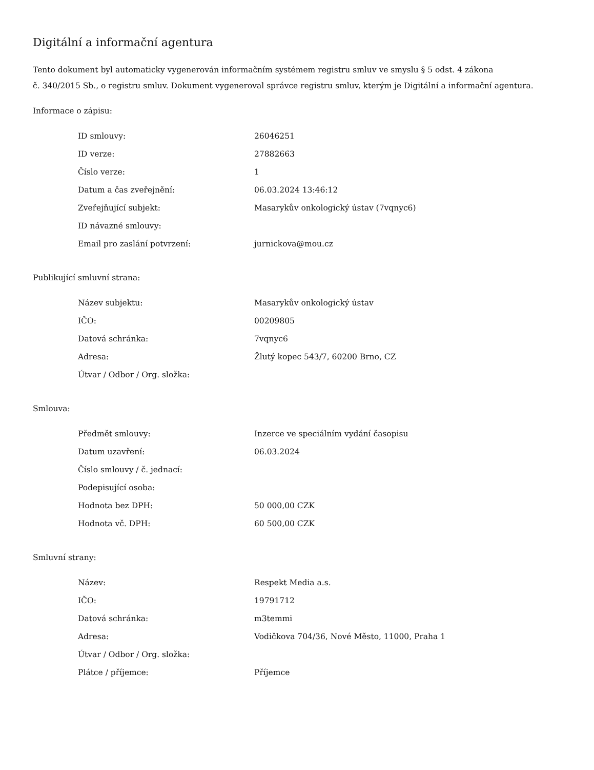Digitální a informační agentura
Tento dokument byl automaticky vygenerován informačním systémem registru smluv ve smyslu § 5 odst. 4 zákona
č. 340/2015 Sb., o registru smluv. Dokument vygeneroval správce registru smluv, kterým je Digitální a informační agentura.
Informace o zápisu:
| ID smlouvy: | 26046251 |
| ID verze: | 27882663 |
| Číslo verze: | 1 |
| Datum a čas zveřejnění: | 06.03.2024 13:46:12 |
| Zveřejňující subjekt: | Masarykův onkologický ústav (7vqnyc6) |
| ID návazné smlouvy: | |
| Email pro zaslání potvrzení: | jurnickova@mou.cz |
Publikující smluvní strana:
| Název subjektu: | Masarykův onkologický ústav |
| IČO: | 00209805 |
| Datová schránka: | 7vqnyc6 |
| Adresa: | Žlutý kopec 543/7, 60200 Brno, CZ |
| Útvar / Odbor / Org. složka: | |
Smlouva:
| Předmět smlouvy: | Inzerce ve speciálním vydání časopisu |
| Datum uzavření: | 06.03.2024 |
| Číslo smlouvy / č. jednací: | |
| Podepisující osoba: | |
| Hodnota bez DPH: | 50 000,00 CZK |
| Hodnota vč. DPH: | 60 500,00 CZK |
Smluvní strany:
| Název: | Respekt Media a.s. |
| IČO: | 19791712 |
| Datová schránka: | m3temmi |
| Adresa: | Vodičkova 704/36, Nové Město, 11000, Praha 1 |
| Útvar / Odbor / Org. složka: | |
| Plátce / příjemce: | Příjemce |